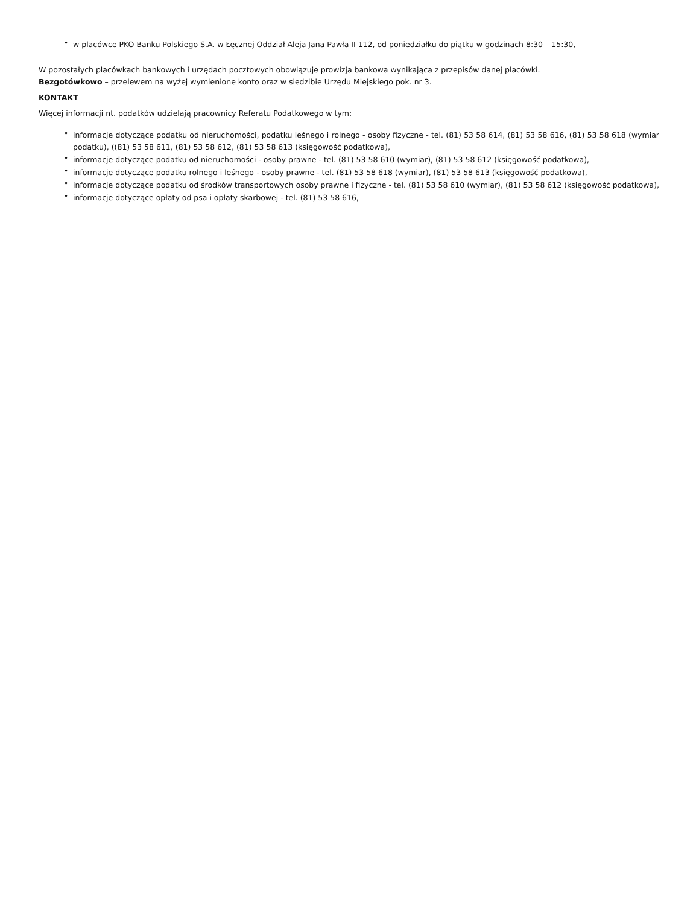• w placówce PKO Banku Polskiego S.A. w Łęcznej Oddział Aleja Jana Pawła II 112, od poniedziałku do piątku w godzinach 8:30 – 15:30,
W pozostałych placówkach bankowych i urzędach pocztowych obowiązuje prowizja bankowa wynikająca z przepisów danej placówki.
Bezgotówkowo – przelewem na wyżej wymienione konto oraz w siedzibie Urzędu Miejskiego pok. nr 3.
KONTAKT
Więcej informacji nt. podatków udzielają pracownicy Referatu Podatkowego w tym:
• informacje dotyczące podatku od nieruchomości, podatku leśnego i rolnego - osoby fizyczne - tel. (81) 53 58 614, (81) 53 58 616, (81) 53 58 618 (wymiar podatku), ((81) 53 58 611, (81) 53 58 612, (81) 53 58 613 (księgowość podatkowa),
• informacje dotyczące podatku od nieruchomości - osoby prawne - tel. (81) 53 58 610 (wymiar), (81) 53 58 612 (księgowość podatkowa),
• informacje dotyczące podatku rolnego i leśnego - osoby prawne - tel. (81) 53 58 618 (wymiar), (81) 53 58 613 (księgowość podatkowa),
• informacje dotyczące podatku od środków transportowych osoby prawne i fizyczne - tel. (81) 53 58 610 (wymiar), (81) 53 58 612 (księgowość podatkowa),
• informacje dotyczące opłaty od psa i opłaty skarbowej - tel. (81) 53 58 616,